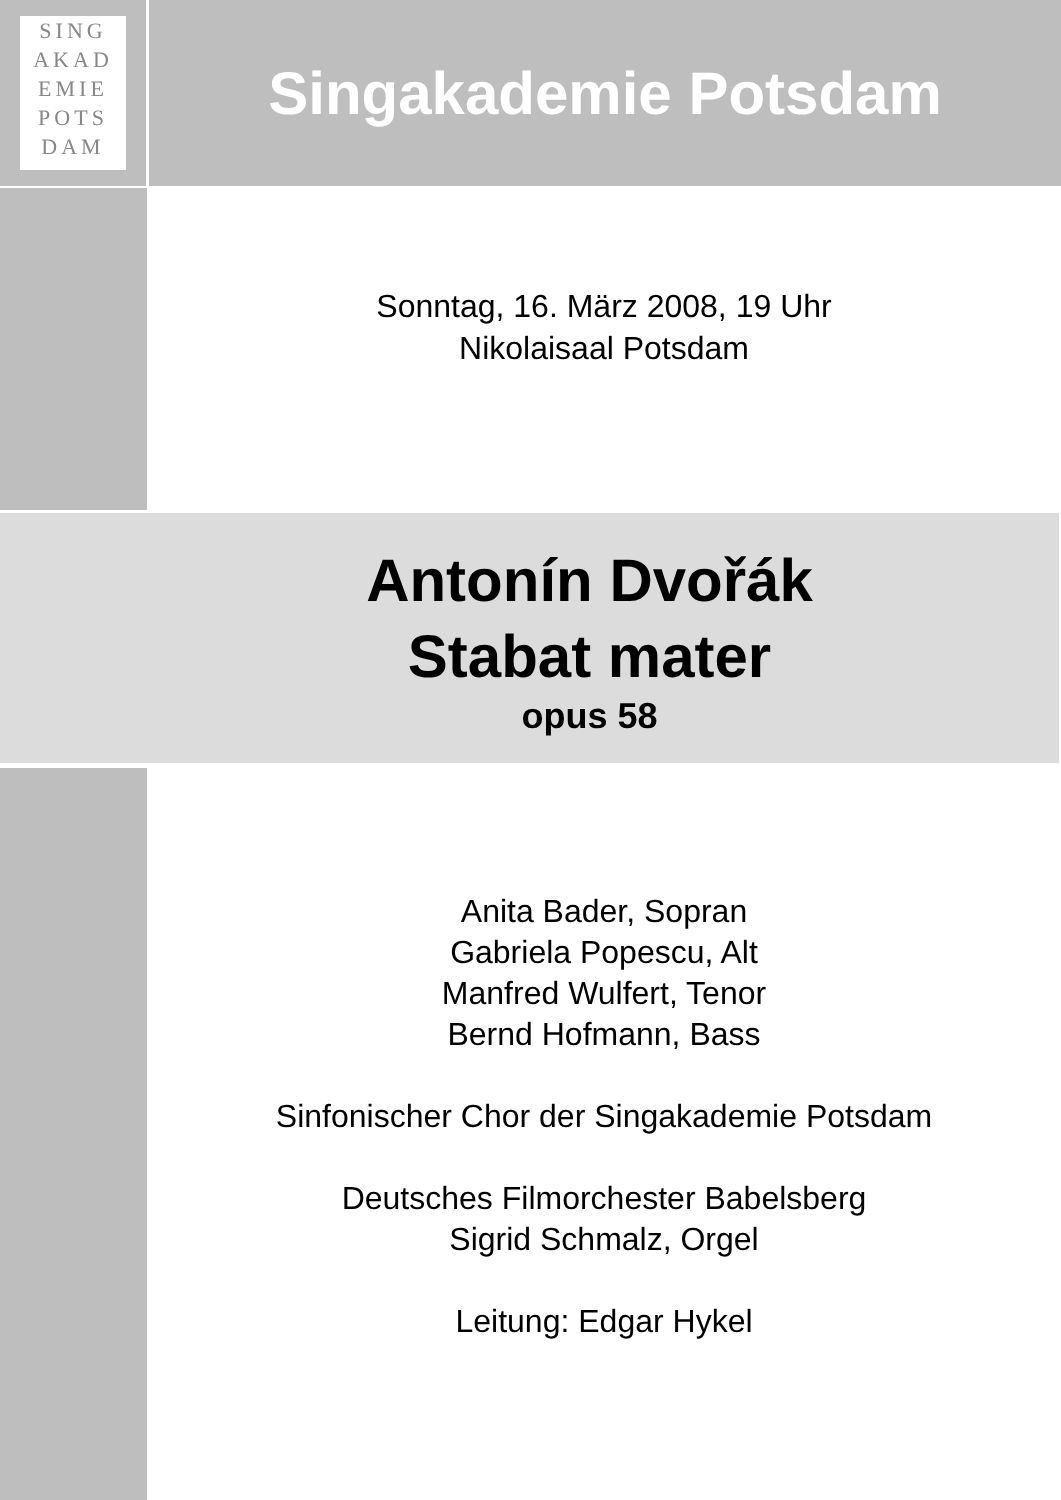SING
AKAD
EMIE
POTS
DAM
Singakademie Potsdam
Sonntag, 16. März 2008, 19 Uhr
Nikolaisaal Potsdam
Antonín Dvořák
Stabat mater
opus 58
Anita Bader, Sopran
Gabriela Popescu, Alt
Manfred Wulfert, Tenor
Bernd Hofmann, Bass
Sinfonischer Chor der Singakademie Potsdam
Deutsches Filmorchester Babelsberg
Sigrid Schmalz, Orgel
Leitung: Edgar Hykel